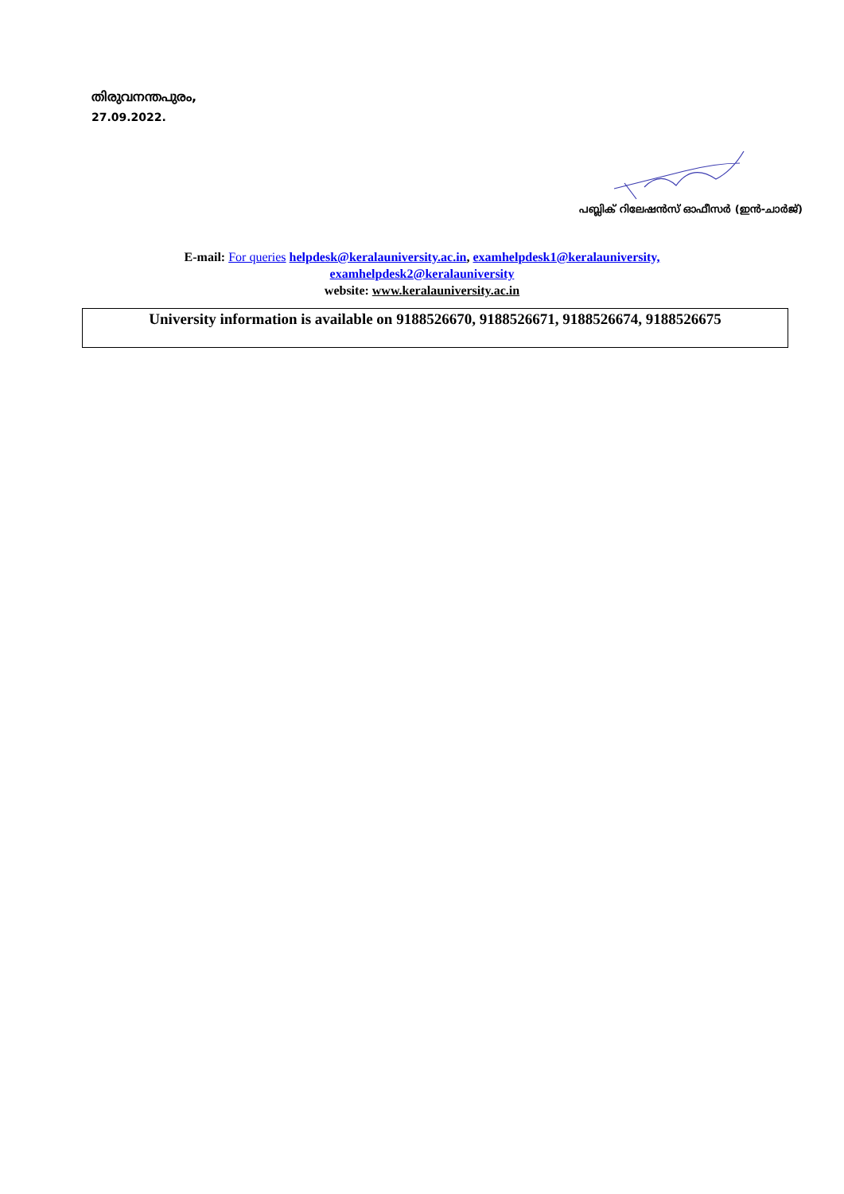തിരുവനന്തപുരം,
27.09.2022.
പബ്ലിക് റിലേഷൻസ് ഓഫീസർ (ഇൻ-ചാർജ്)
E-mail: For queries helpdesk@keralauniversity.ac.in, examhelpdesk1@keralauniversity,
examhelpdesk2@keralauniversity
website: www.keralauniversity.ac.in
University information is available on 9188526670, 9188526671, 9188526674, 9188526675